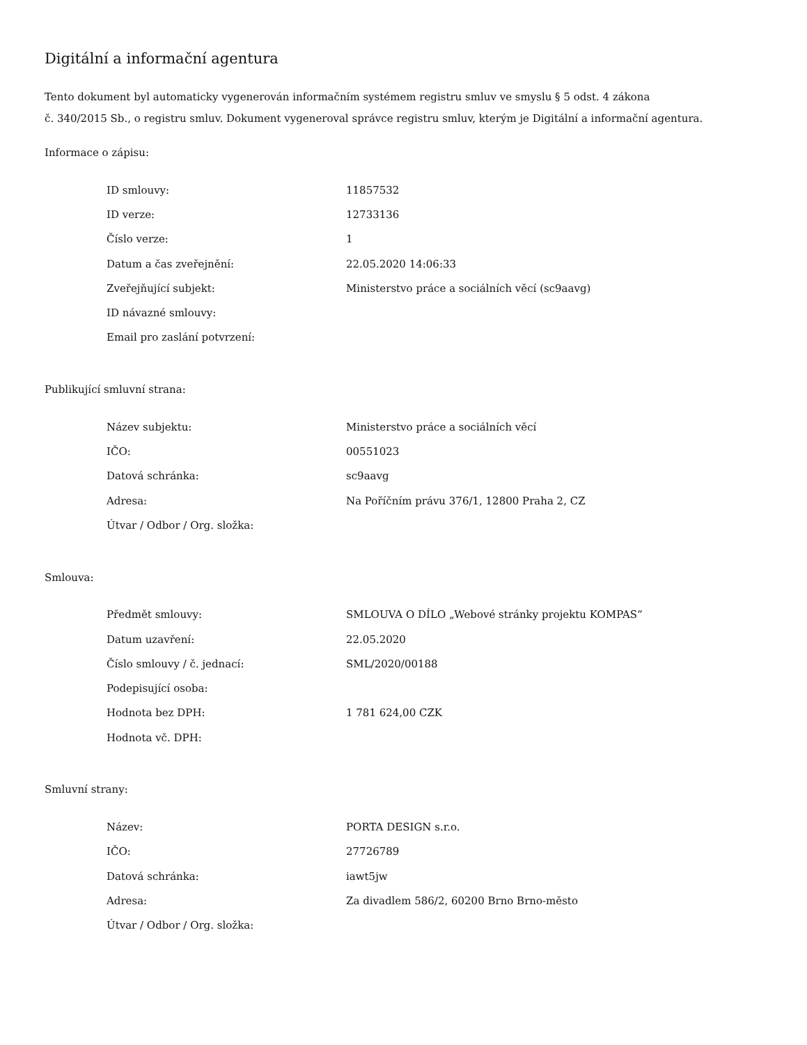Digitální a informační agentura
Tento dokument byl automaticky vygenerován informačním systémem registru smluv ve smyslu § 5 odst. 4 zákona
č. 340/2015 Sb., o registru smluv. Dokument vygeneroval správce registru smluv, kterým je Digitální a informační agentura.
Informace o zápisu:
| ID smlouvy: | 11857532 |
| ID verze: | 12733136 |
| Číslo verze: | 1 |
| Datum a čas zveřejnění: | 22.05.2020 14:06:33 |
| Zveřejňující subjekt: | Ministerstvo práce a sociálních věcí (sc9aavg) |
| ID návazné smlouvy: | |
| Email pro zaslání potvrzení: | |
Publikující smluvní strana:
| Název subjektu: | Ministerstvo práce a sociálních věcí |
| IČO: | 00551023 |
| Datová schránka: | sc9aavg |
| Adresa: | Na Poříčním právu 376/1, 12800 Praha 2, CZ |
| Útvar / Odbor / Org. složka: | |
Smlouva:
| Předmět smlouvy: | SMLOUVA O DÍLO „Webové stránky projektu KOMPAS“ |
| Datum uzavření: | 22.05.2020 |
| Číslo smlouvy / č. jednací: | SML/2020/00188 |
| Podepisující osoba: | |
| Hodnota bez DPH: | 1 781 624,00 CZK |
| Hodnota vč. DPH: | |
Smluvní strany:
| Název: | PORTA DESIGN s.r.o. |
| IČO: | 27726789 |
| Datová schránka: | iawt5jw |
| Adresa: | Za divadlem 586/2, 60200 Brno Brno-město |
| Útvar / Odbor / Org. složka: | |